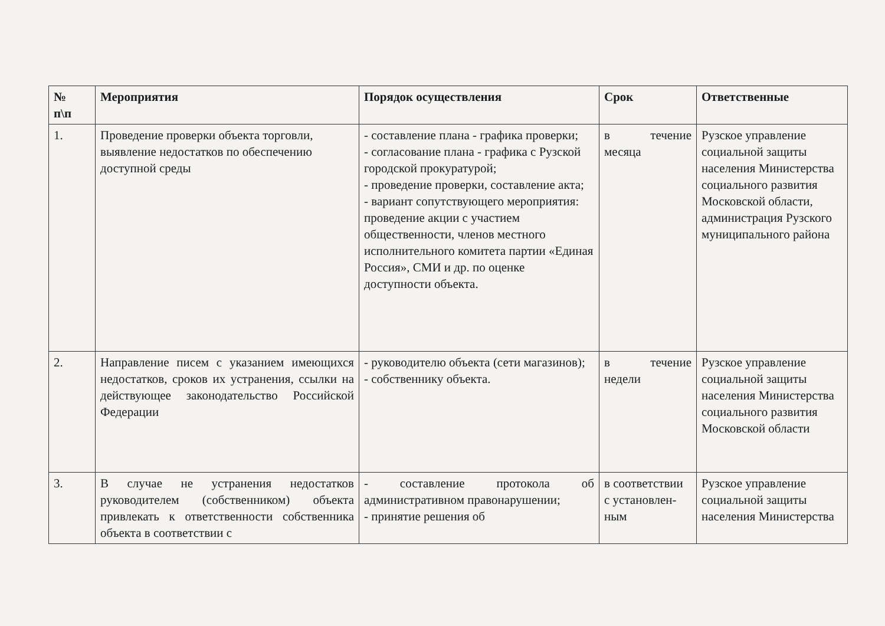| № п\п | Мероприятия | Порядок осуществления | Срок | Ответственные |
| --- | --- | --- | --- | --- |
| 1. | Проведение проверки объекта торговли, выявление недостатков по обеспечению доступной среды | - составление плана - графика проверки; - согласование плана - графика с Рузской городской прокуратурой; - проведение проверки, составление акта; - вариант сопутствующего мероприятия: проведение акции с участием общественности, членов местного исполнительного комитета партии «Единая Россия», СМИ и др. по оценке доступности объекта. | в течение месяца | Рузское управление социальной защиты населения Министерства социального развития Московской области, администрация Рузского муниципального района |
| 2. | Направление писем с указанием имеющихся недостатков, сроков их устранения, ссылки на действующее законодательство Российской Федерации | - руководителю объекта (сети магазинов); - собственнику объекта. | в течение недели | Рузское управление социальной защиты населения Министерства социального развития Московской области |
| 3. | В случае не устранения недостатков руководителем (собственником) объекта привлекать к ответственности собственника объекта в соответствии с | - составление протокола об административном правонарушении; - принятие решения об | в соответствии с установлен-ным | Рузское управление социальной защиты населения Министерства |